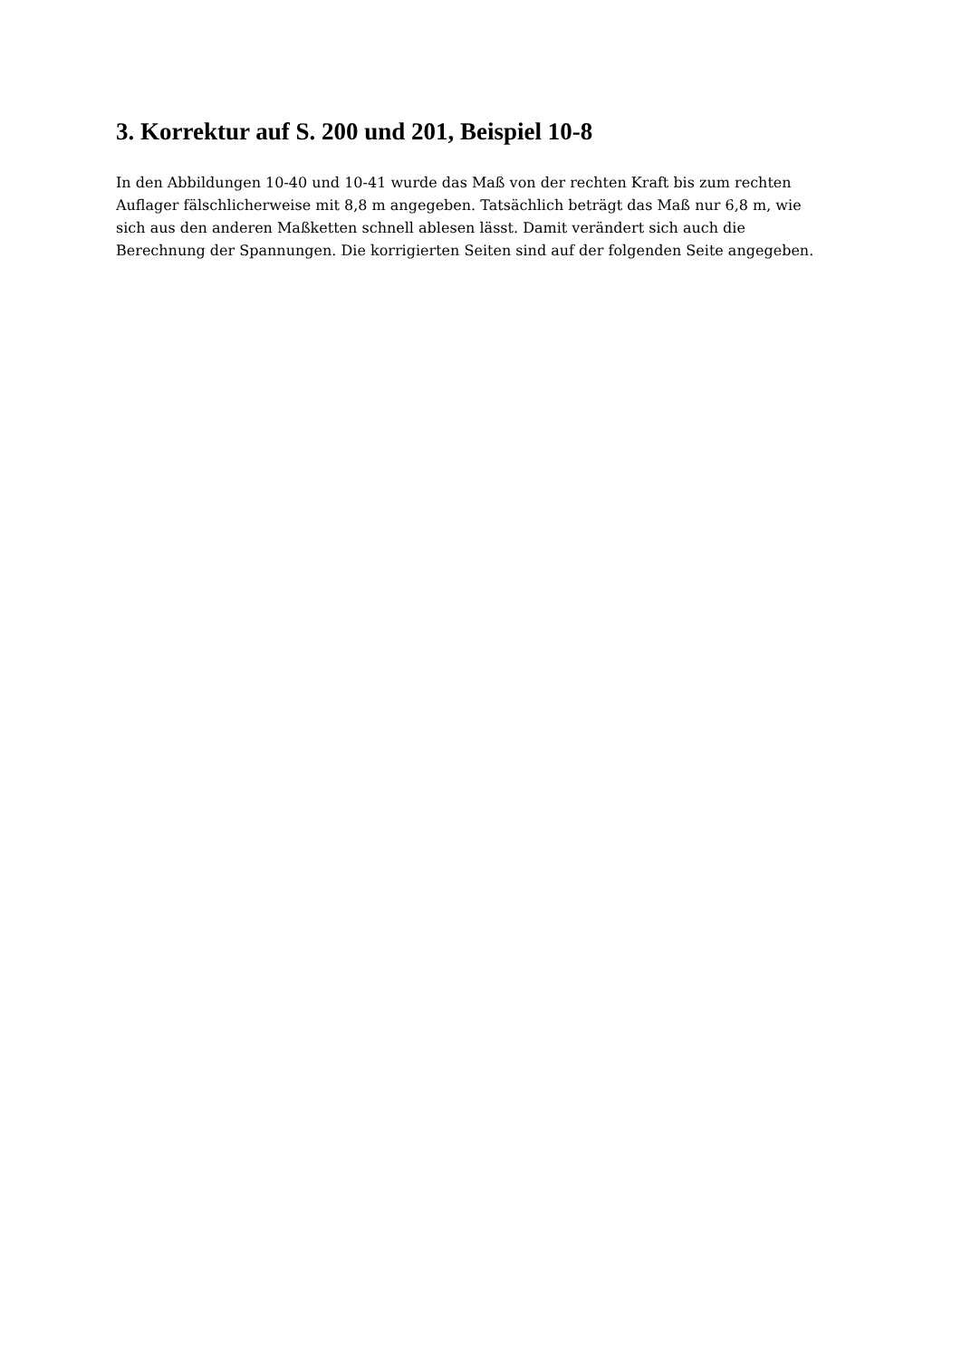3. Korrektur auf S. 200 und 201, Beispiel 10-8
In den Abbildungen 10-40 und 10-41 wurde das Maß von der rechten Kraft bis zum rechten Auflager fälschlicherweise mit 8,8 m angegeben. Tatsächlich beträgt das Maß nur 6,8 m, wie sich aus den anderen Maßketten schnell ablesen lässt. Damit verändert sich auch die Berechnung der Spannungen. Die korrigierten Seiten sind auf der folgenden Seite angegeben.